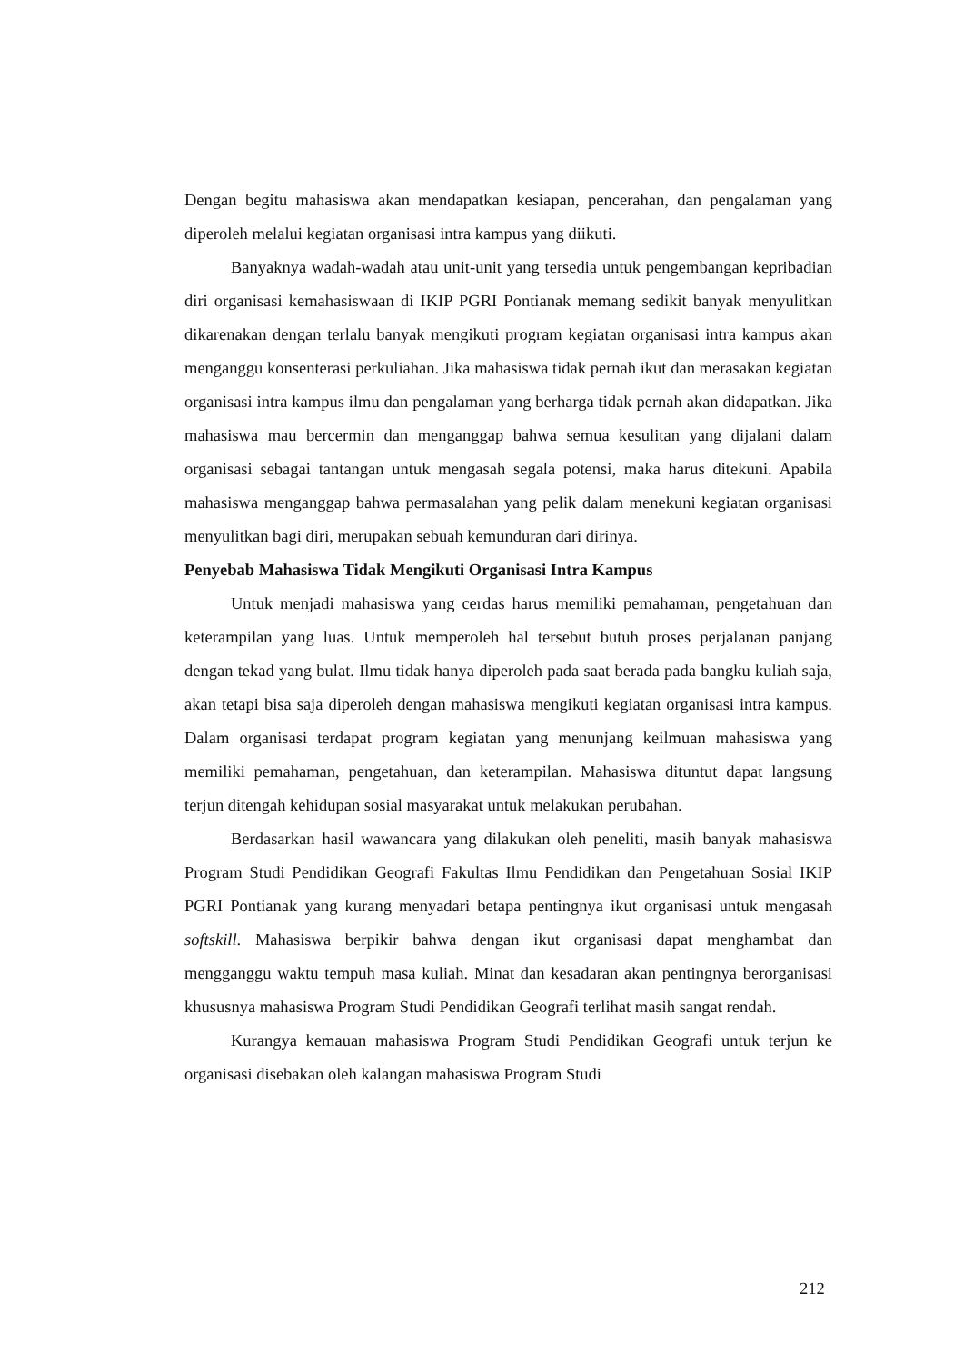Dengan begitu mahasiswa akan mendapatkan kesiapan, pencerahan, dan pengalaman yang diperoleh melalui kegiatan organisasi intra kampus yang diikuti.
Banyaknya wadah-wadah atau unit-unit yang tersedia untuk pengembangan kepribadian diri organisasi kemahasiswaan di IKIP PGRI Pontianak memang sedikit banyak menyulitkan dikarenakan dengan terlalu banyak mengikuti program kegiatan organisasi intra kampus akan menganggu konsenterasi perkuliahan. Jika mahasiswa tidak pernah ikut dan merasakan kegiatan organisasi intra kampus ilmu dan pengalaman yang berharga tidak pernah akan didapatkan. Jika mahasiswa mau bercermin dan menganggap bahwa semua kesulitan yang dijalani dalam organisasi sebagai tantangan untuk mengasah segala potensi, maka harus ditekuni. Apabila mahasiswa menganggap bahwa permasalahan yang pelik dalam menekuni kegiatan organisasi menyulitkan bagi diri, merupakan sebuah kemunduran dari dirinya.
Penyebab Mahasiswa Tidak Mengikuti Organisasi Intra Kampus
Untuk menjadi mahasiswa yang cerdas harus memiliki pemahaman, pengetahuan dan keterampilan yang luas. Untuk memperoleh hal tersebut butuh proses perjalanan panjang dengan tekad yang bulat. Ilmu tidak hanya diperoleh pada saat berada pada bangku kuliah saja, akan tetapi bisa saja diperoleh dengan mahasiswa mengikuti kegiatan organisasi intra kampus. Dalam organisasi terdapat program kegiatan yang menunjang keilmuan mahasiswa yang memiliki pemahaman, pengetahuan, dan keterampilan. Mahasiswa dituntut dapat langsung terjun ditengah kehidupan sosial masyarakat untuk melakukan perubahan.
Berdasarkan hasil wawancara yang dilakukan oleh peneliti, masih banyak mahasiswa Program Studi Pendidikan Geografi Fakultas Ilmu Pendidikan dan Pengetahuan Sosial IKIP PGRI Pontianak yang kurang menyadari betapa pentingnya ikut organisasi untuk mengasah softskill. Mahasiswa berpikir bahwa dengan ikut organisasi dapat menghambat dan mengganggu waktu tempuh masa kuliah. Minat dan kesadaran akan pentingnya berorganisasi khususnya mahasiswa Program Studi Pendidikan Geografi terlihat masih sangat rendah.
Kurangya kemauan mahasiswa Program Studi Pendidikan Geografi untuk terjun ke organisasi disebakan oleh kalangan mahasiswa Program Studi
212